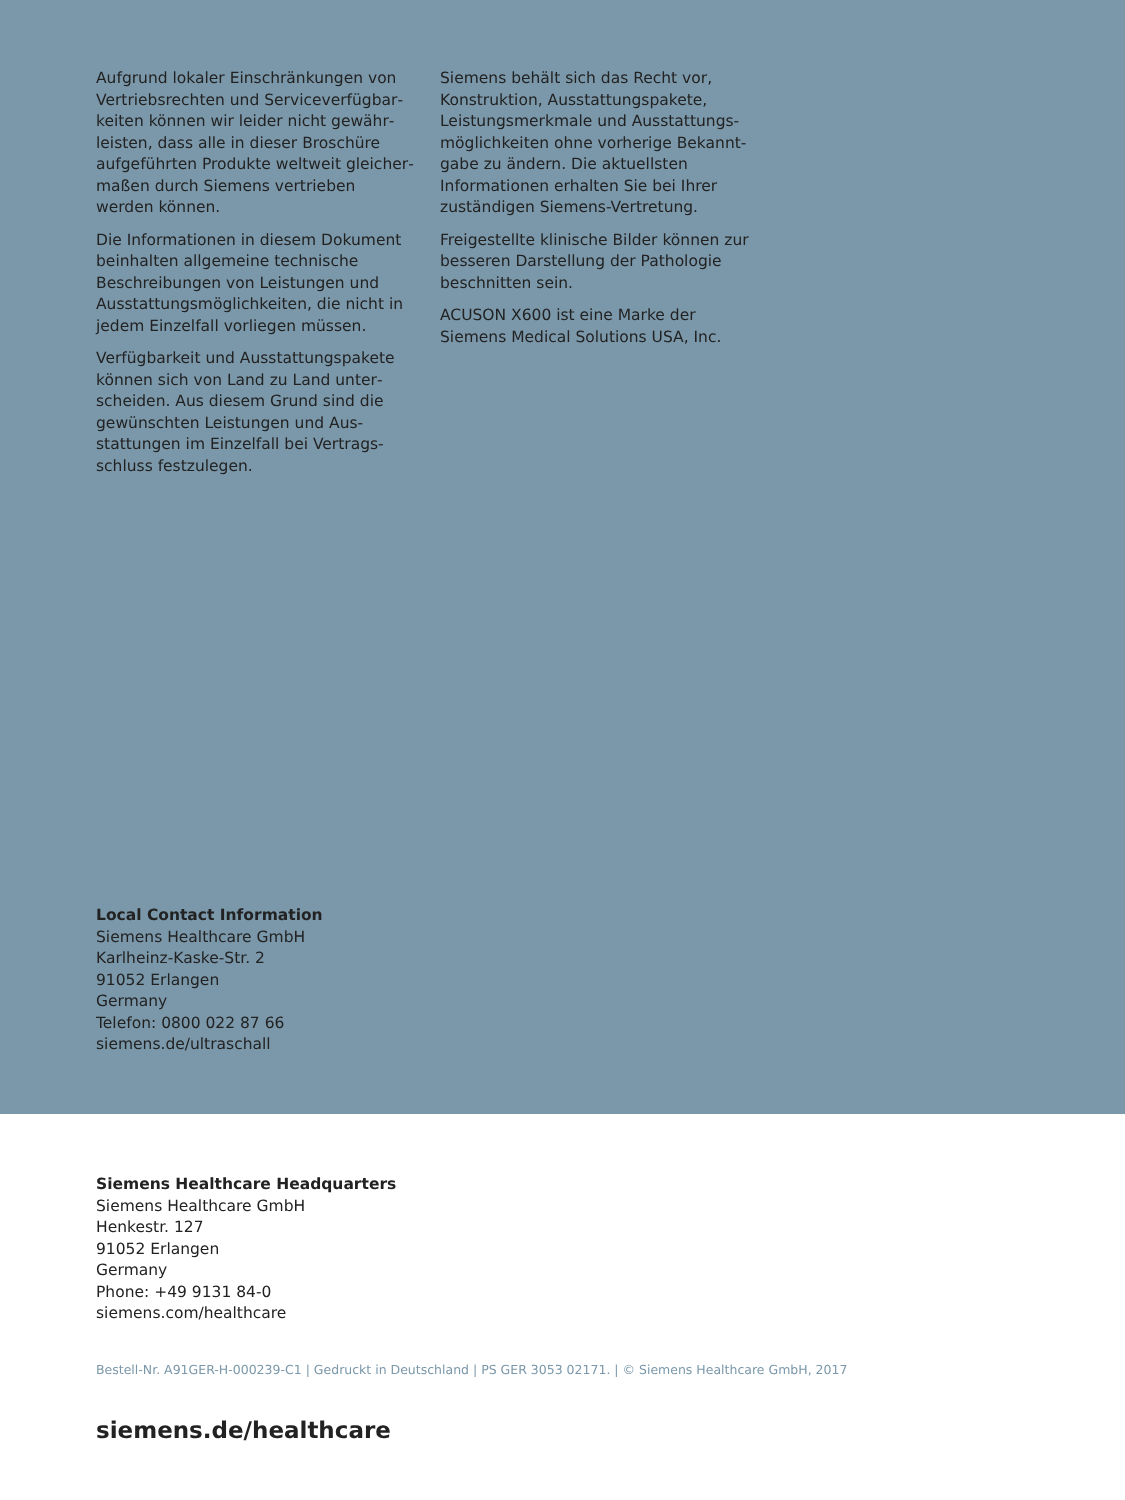Aufgrund lokaler Einschränkungen von Vertriebsrechten und Serviceverfügbar­keiten können wir leider nicht gewähr­leisten, dass alle in dieser Broschüre aufgeführten Produkte weltweit gleicher­maßen durch Siemens vertrieben werden können.
Die Informationen in diesem Dokument beinhalten allgemeine technische Beschreibungen von Leistungen und Ausstattungsmöglichkeiten, die nicht in jedem Einzelfall vorliegen müssen.
Verfügbarkeit und Ausstattungspakete können sich von Land zu Land unter­scheiden. Aus diesem Grund sind die gewünschten Leistungen und Aus­stattungen im Einzelfall bei Vertrags­schluss festzulegen.
Siemens behält sich das Recht vor, Konstruktion, Ausstattungspakete, Leistungsmerkmale und Ausstattungs­möglichkeiten ohne vorherige Bekannt­gabe zu ändern. Die aktuellsten Informationen erhalten Sie bei Ihrer zuständigen Siemens-Vertretung.
Freigestellte klinische Bilder können zur besseren Darstellung der Pathologie beschnitten sein.
ACUSON X600 ist eine Marke der Siemens Medical Solutions USA, Inc.
Local Contact Information
Siemens Healthcare GmbH
Karlheinz-Kaske-Str. 2
91052 Erlangen
Germany
Telefon: 0800 022 87 66
siemens.de/ultraschall
Siemens Healthcare Headquarters
Siemens Healthcare GmbH
Henkestr. 127
91052 Erlangen
Germany
Phone: +49 9131 84-0
siemens.com/healthcare
Bestell-Nr. A91GER-H-000239-C1 | Gedruckt in Deutschland | PS GER 3053 02171. | © Siemens Healthcare GmbH, 2017
siemens.de/healthcare